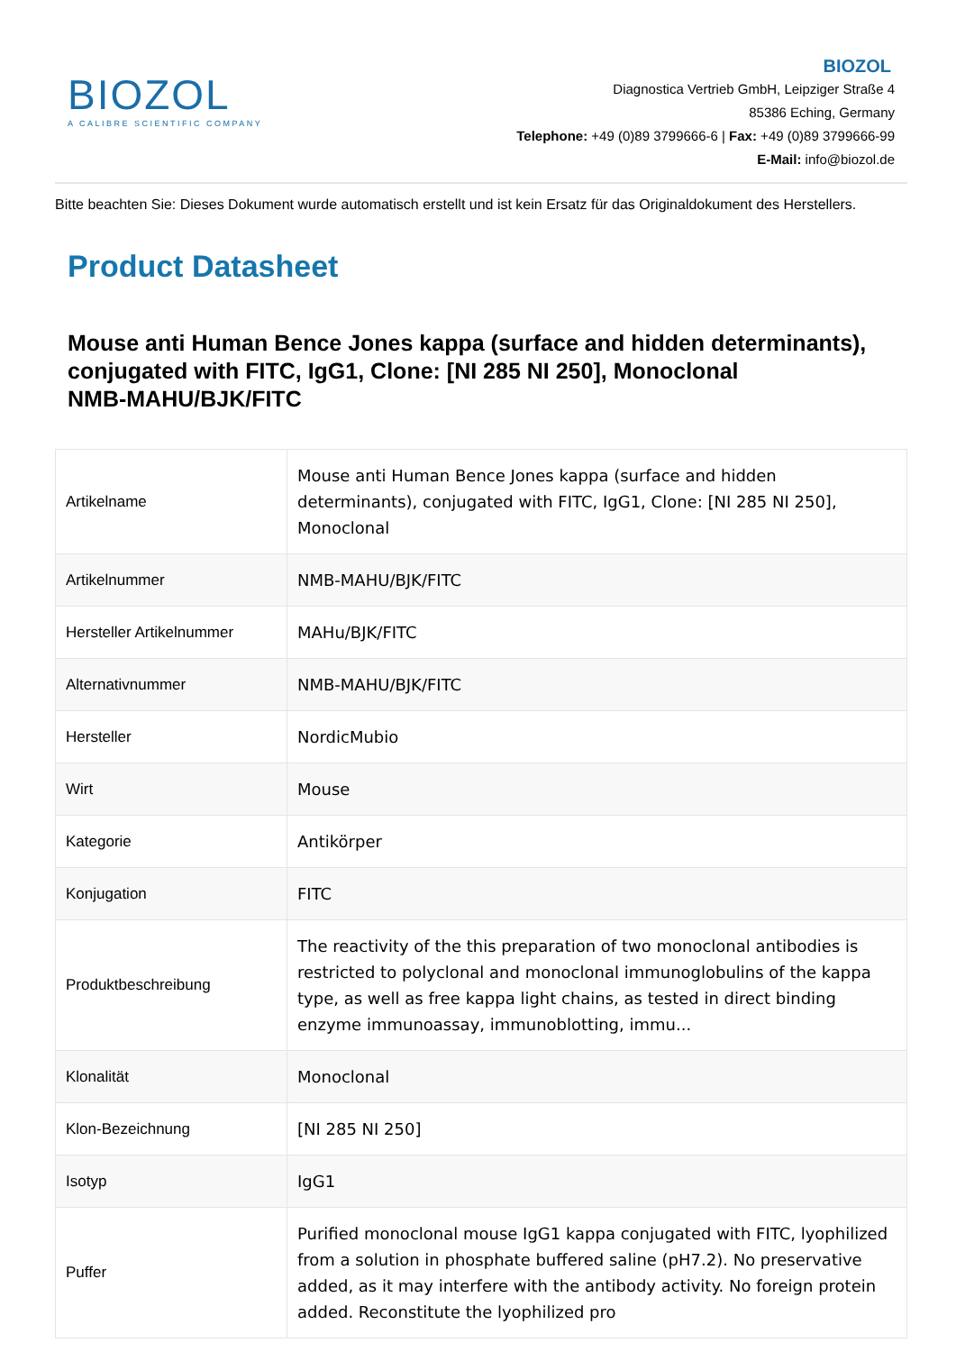BIOZOL
A CALIBRE SCIENTIFIC COMPANY
BIOZOL
Diagnostica Vertrieb GmbH, Leipziger Straße 4
85386 Eching, Germany
Telephone: +49 (0)89 3799666-6 | Fax: +49 (0)89 3799666-99
E-Mail: info@biozol.de
Bitte beachten Sie: Dieses Dokument wurde automatisch erstellt und ist kein Ersatz für das Originaldokument des Herstellers.
Product Datasheet
Mouse anti Human Bence Jones kappa (surface and hidden determinants), conjugated with FITC, IgG1, Clone: [NI 285 NI 250], Monoclonal
NMB-MAHU/BJK/FITC
| Artikelname | Mouse anti Human Bence Jones kappa (surface and hidden determinants), conjugated with FITC, IgG1, Clone: [NI 285 NI 250], Monoclonal |
| Artikelnummer | NMB-MAHU/BJK/FITC |
| Hersteller Artikelnummer | MAHu/BJK/FITC |
| Alternativnummer | NMB-MAHU/BJK/FITC |
| Hersteller | NordicMubio |
| Wirt | Mouse |
| Kategorie | Antikörper |
| Konjugation | FITC |
| Produktbeschreibung | The reactivity of the this preparation of two monoclonal antibodies is restricted to polyclonal and monoclonal immunoglobulins of the kappa type, as well as free kappa light chains, as tested in direct binding enzyme immunoassay, immunoblotting, immu... |
| Klonalität | Monoclonal |
| Klon-Bezeichnung | [NI 285 NI 250] |
| Isotyp | IgG1 |
| Puffer | Purified monoclonal mouse IgG1 kappa conjugated with FITC, lyophilized from a solution in phosphate buffered saline (pH7.2). No preservative added, as it may interfere with the antibody activity. No foreign protein added. Reconstitute the lyophilized pro |